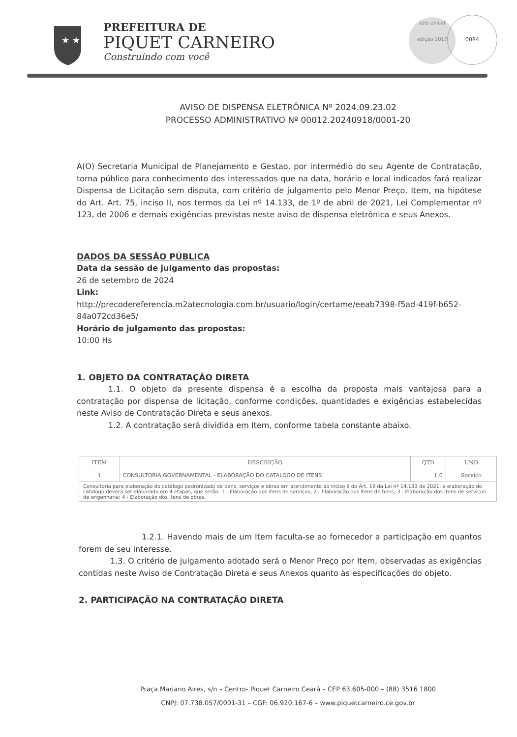★ ★
PREFEITURA DE
PIQUET CARNEIRO
Construindo com você
selo unicef
edição 2017
0084
AVISO DE DISPENSA ELETRÔNICA Nº 2024.09.23.02
PROCESSO ADMINISTRATIVO Nº 00012.20240918/0001-20
A(O) Secretaria Municipal de Planejamento e Gestao, por intermédio do seu Agente de Contratação, torna público para conhecimento dos interessados que na data, horário e local indicados fará realizar Dispensa de Licitação sem disputa, com critério de julgamento pelo Menor Preço, Item, na hipótese do Art. Art. 75, inciso II, nos termos da Lei nº 14.133, de 1º de abril de 2021, Lei Complementar nº 123, de 2006 e demais exigências previstas neste aviso de dispensa eletrônica e seus Anexos.
DADOS DA SESSÃO PÚBLICA
Data da sessão de julgamento das propostas:
26 de setembro de 2024
Link:
http://precodereferencia.m2atecnologia.com.br/usuario/login/certame/eeab7398-f5ad-419f-b652-84a072cd36e5/
Horário de julgamento das propostas:
10:00 Hs
1. OBJETO DA CONTRATAÇÃO DIRETA
1.1. O objeto da presente dispensa é a escolha da proposta mais vantajosa para a contratação por dispensa de licitação, conforme condições, quantidades e exigências estabelecidas neste Aviso de Contratação Direta e seus anexos.
1.2. A contratação será dividida em Item, conforme tabela constante abaixo.
| ITEM | DESCRIÇÃO | QTD | UND |
| --- | --- | --- | --- |
| 1 | CONSULTORIA GOVERNAMENTAL - ELABORAÇÃO DO CATALOGO DE ITENS | 1.0 | Serviço |
| Consultoria para elaboração do catálogo padronizado de bens, serviços e obras em atendimento ao inciso II do Art. 19 da Lei nº 14.133 de 2021. a elaboração do catalogo deverá ser elaborado em 4 etapas, que serão: 1 - Elaboração dos itens de serviços; 2 - Elaboração dos itens de bens; 3 - Elaboração dos itens de serviços de engenharia; 4 - Elaboração dos itens de obras. | | | |
1.2.1. Havendo mais de um Item faculta-se ao fornecedor a participação em quantos forem de seu interesse.
1.3. O critério de julgamento adotado será o Menor Preço por Item, observadas as exigências contidas neste Aviso de Contratação Direta e seus Anexos quanto às especificações do objeto.
2. PARTICIPAÇÃO NA CONTRATAÇÃO DIRETA
Praça Mariano Aires, s/n – Centro- Piquet Carneiro Ceará – CEP 63.605-000 – (88) 3516 1800
CNPJ: 07.738.057/0001-31 – CGF: 06.920.167-6 – www.piquetcarneiro.ce.gov.br